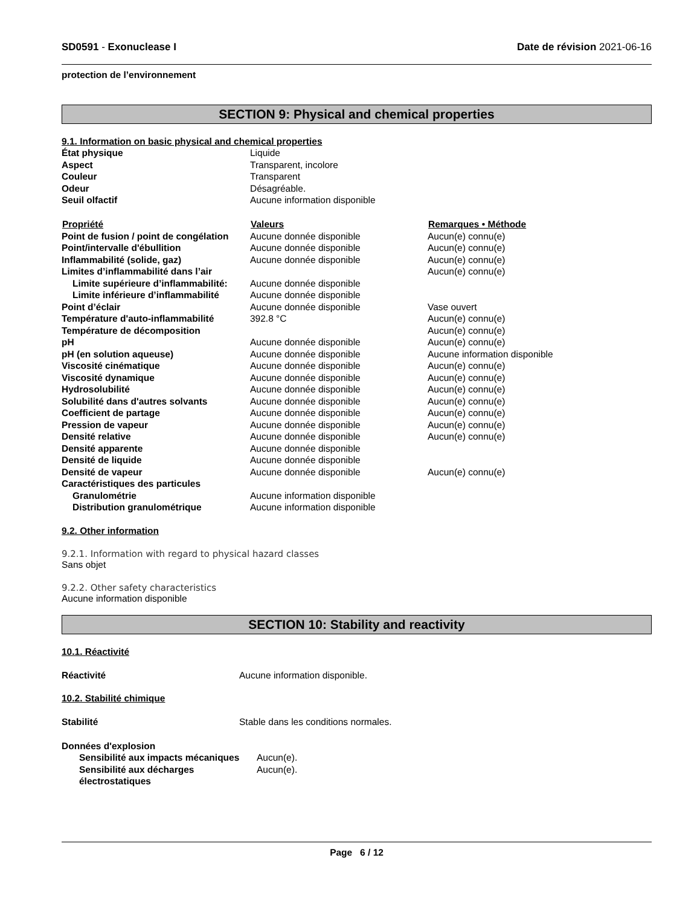SD0591 - Exonuclease I Date de révision 2021-06-16
protection de l’environnement
SECTION 9: Physical and chemical properties
9.1. Information on basic physical and chemical properties
| État physique | Liquide | |
| Aspect | Transparent, incolore | |
| Couleur | Transparent | |
| Odeur | Désagréable. | |
| Seuil olfactif | Aucune information disponible | |
| Propriété | Valeurs | Remarques • Méthode |
| Point de fusion / point de congélation | Aucune donnée disponible | Aucun(e) connu(e) |
| Point/intervalle d'ébullition | Aucune donnée disponible | Aucun(e) connu(e) |
| Inflammabilité (solide, gaz) | Aucune donnée disponible | Aucun(e) connu(e) |
| Limites d’inflammabilité dans l’air | | Aucun(e) connu(e) |
| Limite supérieure d’inflammabilité: | Aucune donnée disponible | |
| Limite inférieure d’inflammabilité | Aucune donnée disponible | |
| Point d’éclair | Aucune donnée disponible | Vase ouvert |
| Température d'auto-inflammabilité | 392.8 °C | Aucun(e) connu(e) |
| Température de décomposition | | Aucun(e) connu(e) |
| pH | Aucune donnée disponible | Aucun(e) connu(e) |
| pH (en solution aqueuse) | Aucune donnée disponible | Aucune information disponible |
| Viscosité cinématique | Aucune donnée disponible | Aucun(e) connu(e) |
| Viscosité dynamique | Aucune donnée disponible | Aucun(e) connu(e) |
| Hydrosolubilité | Aucune donnée disponible | Aucun(e) connu(e) |
| Solubilité dans d'autres solvants | Aucune donnée disponible | Aucun(e) connu(e) |
| Coefficient de partage | Aucune donnée disponible | Aucun(e) connu(e) |
| Pression de vapeur | Aucune donnée disponible | Aucun(e) connu(e) |
| Densité relative | Aucune donnée disponible | Aucun(e) connu(e) |
| Densité apparente | Aucune donnée disponible | |
| Densité de liquide | Aucune donnée disponible | |
| Densité de vapeur | Aucune donnée disponible | Aucun(e) connu(e) |
| Caractéristiques des particules | | |
| Granulométrie | Aucune information disponible | |
| Distribution granulométrique | Aucune information disponible | |
9.2. Other information
9.2.1. Information with regard to physical hazard classes
Sans objet
9.2.2. Other safety characteristics
Aucune information disponible
SECTION 10: Stability and reactivity
10.1. Réactivité
| Réactivité | Aucune information disponible. |
10.2. Stabilité chimique
| Stabilité | Stable dans les conditions normales. |
| Données d'explosion | |
| Sensibilité aux impacts mécaniques | Aucun(e). |
| Sensibilité aux décharges électrostatiques | Aucun(e). |
Page 6 / 12